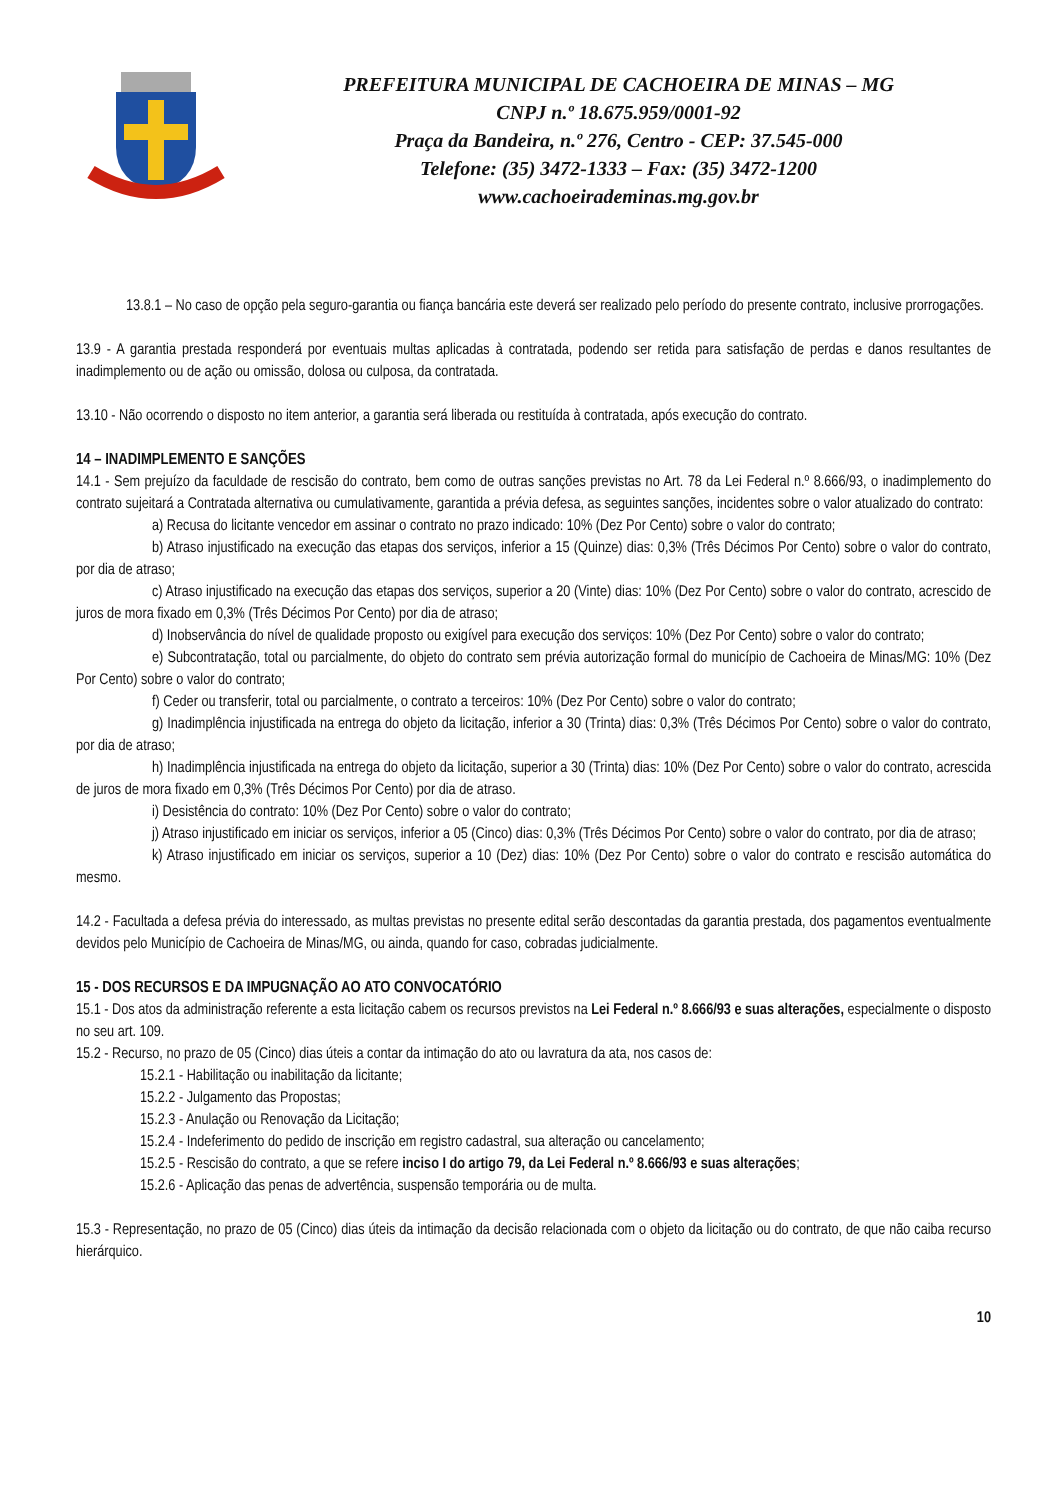PREFEITURA MUNICIPAL DE CACHOEIRA DE MINAS – MG
CNPJ n.º 18.675.959/0001-92
Praça da Bandeira, n.º 276, Centro - CEP: 37.545-000
Telefone: (35) 3472-1333 – Fax: (35) 3472-1200
www.cachoeirademinas.mg.gov.br
13.8.1 – No caso de opção pela seguro-garantia ou fiança bancária este deverá ser realizado pelo período do presente contrato, inclusive prorrogações.
13.9 - A garantia prestada responderá por eventuais multas aplicadas à contratada, podendo ser retida para satisfação de perdas e danos resultantes de inadimplemento ou de ação ou omissão, dolosa ou culposa, da contratada.
13.10 - Não ocorrendo o disposto no item anterior, a garantia será liberada ou restituída à contratada, após execução do contrato.
14 – INADIMPLEMENTO E SANÇÕES
14.1 - Sem prejuízo da faculdade de rescisão do contrato, bem como de outras sanções previstas no Art. 78 da Lei Federal n.º 8.666/93, o inadimplemento do contrato sujeitará a Contratada alternativa ou cumulativamente, garantida a prévia defesa, as seguintes sanções, incidentes sobre o valor atualizado do contrato:
a) Recusa do licitante vencedor em assinar o contrato no prazo indicado: 10% (Dez Por Cento) sobre o valor do contrato;
b) Atraso injustificado na execução das etapas dos serviços, inferior a 15 (Quinze) dias: 0,3% (Três Décimos Por Cento) sobre o valor do contrato, por dia de atraso;
c) Atraso injustificado na execução das etapas dos serviços, superior a 20 (Vinte) dias: 10% (Dez Por Cento) sobre o valor do contrato, acrescido de juros de mora fixado em 0,3% (Três Décimos Por Cento) por dia de atraso;
d) Inobservância do nível de qualidade proposto ou exigível para execução dos serviços: 10% (Dez Por Cento) sobre o valor do contrato;
e) Subcontratação, total ou parcialmente, do objeto do contrato sem prévia autorização formal do município de Cachoeira de Minas/MG: 10% (Dez Por Cento) sobre o valor do contrato;
f) Ceder ou transferir, total ou parcialmente, o contrato a terceiros: 10% (Dez Por Cento) sobre o valor do contrato;
g) Inadimplência injustificada na entrega do objeto da licitação, inferior a 30 (Trinta) dias: 0,3% (Três Décimos Por Cento) sobre o valor do contrato, por dia de atraso;
h) Inadimplência injustificada na entrega do objeto da licitação, superior a 30 (Trinta) dias: 10% (Dez Por Cento) sobre o valor do contrato, acrescida de juros de mora fixado em 0,3% (Três Décimos Por Cento) por dia de atraso.
i) Desistência do contrato: 10% (Dez Por Cento) sobre o valor do contrato;
j) Atraso injustificado em iniciar os serviços, inferior a 05 (Cinco) dias: 0,3% (Três Décimos Por Cento) sobre o valor do contrato, por dia de atraso;
k) Atraso injustificado em iniciar os serviços, superior a 10 (Dez) dias: 10% (Dez Por Cento) sobre o valor do contrato e rescisão automática do mesmo.
14.2 - Facultada a defesa prévia do interessado, as multas previstas no presente edital serão descontadas da garantia prestada, dos pagamentos eventualmente devidos pelo Município de Cachoeira de Minas/MG, ou ainda, quando for caso, cobradas judicialmente.
15 - DOS RECURSOS E DA IMPUGNAÇÃO AO ATO CONVOCATÓRIO
15.1 - Dos atos da administração referente a esta licitação cabem os recursos previstos na Lei Federal n.º 8.666/93 e suas alterações, especialmente o disposto no seu art. 109.
15.2 - Recurso, no prazo de 05 (Cinco) dias úteis a contar da intimação do ato ou lavratura da ata, nos casos de:
15.2.1 - Habilitação ou inabilitação da licitante;
15.2.2 - Julgamento das Propostas;
15.2.3 - Anulação ou Renovação da Licitação;
15.2.4 - Indeferimento do pedido de inscrição em registro cadastral, sua alteração ou cancelamento;
15.2.5 - Rescisão do contrato, a que se refere inciso I do artigo 79, da Lei Federal n.º 8.666/93 e suas alterações;
15.2.6 - Aplicação das penas de advertência, suspensão temporária ou de multa.
15.3 - Representação, no prazo de 05 (Cinco) dias úteis da intimação da decisão relacionada com o objeto da licitação ou do contrato, de que não caiba recurso hierárquico.
10